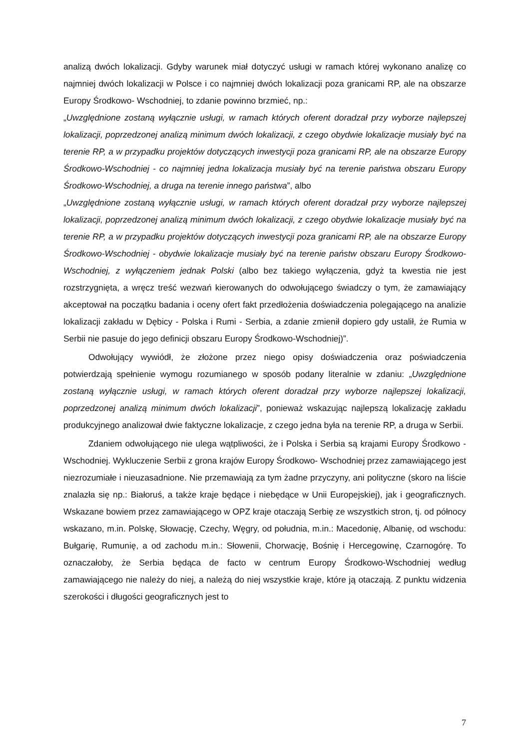analizą dwóch lokalizacji. Gdyby warunek miał dotyczyć usługi w ramach której wykonano analizę co najmniej dwóch lokalizacji w Polsce i co najmniej dwóch lokalizacji poza granicami RP, ale na obszarze Europy Środkowo- Wschodniej, to zdanie powinno brzmieć, np.:
„Uwzględnione zostaną wyłącznie usługi, w ramach których oferent doradzał przy wyborze najlepszej lokalizacji, poprzedzonej analizą minimum dwóch lokalizacji, z czego obydwie lokalizacje musiały być na terenie RP, a w przypadku projektów dotyczących inwestycji poza granicami RP, ale na obszarze Europy Środkowo-Wschodniej - co najmniej jedna lokalizacja musiały być na terenie państwa obszaru Europy Środkowo-Wschodniej, a druga na terenie innego państwa”, albo
„Uwzględnione zostaną wyłącznie usługi, w ramach których oferent doradzał przy wyborze najlepszej lokalizacji, poprzedzonej analizą minimum dwóch lokalizacji, z czego obydwie lokalizacje musiały być na terenie RP, a w przypadku projektów dotyczących inwestycji poza granicami RP, ale na obszarze Europy Środkowo-Wschodniej - obydwie lokalizacje musiały być na terenie państw obszaru Europy Środkowo-Wschodniej, z wyłączeniem jednak Polski (albo bez takiego wyłączenia, gdyż ta kwestia nie jest rozstrzygnięta, a wręcz treść wezwań kierowanych do odwołującego świadczy o tym, że zamawiający akceptował na początku badania i oceny ofert fakt przedłożenia doświadczenia polegającego na analizie lokalizacji zakładu w Dębicy - Polska i Rumi - Serbia, a zdanie zmienił dopiero gdy ustalił, że Rumia w Serbii nie pasuje do jego definicji obszaru Europy Środkowo-Wschodniej)”.
Odwołujący wywiódł, że złożone przez niego opisy doświadczenia oraz poświadczenia potwierdzają spełnienie wymogu rozumianego w sposób podany literalnie w zdaniu: „Uwzględnione zostaną wyłącznie usługi, w ramach których oferent doradzał przy wyborze najlepszej lokalizacji, poprzedzonej analizą minimum dwóch lokalizacji”, ponieważ wskazując najlepszą lokalizację zakładu produkcyjnego analizował dwie faktyczne lokalizacje, z czego jedna była na terenie RP, a druga w Serbii.
Zdaniem odwołującego nie ulega wątpliwości, że i Polska i Serbia są krajami Europy Środkowo - Wschodniej. Wykluczenie Serbii z grona krajów Europy Środkowo- Wschodniej przez zamawiającego jest niezrozumiałe i nieuzasadnione. Nie przemawiają za tym żadne przyczyny, ani polityczne (skoro na liście znalazła się np.: Białoruś, a także kraje będące i niebędące w Unii Europejskiej), jak i geograficznych. Wskazane bowiem przez zamawiającego w OPZ kraje otaczają Serbię ze wszystkich stron, tj. od północy wskazano, m.in. Polskę, Słowację, Czechy, Węgry, od południa, m.in.: Macedonię, Albanię, od wschodu: Bułgarię, Rumunię, a od zachodu m.in.: Słowenii, Chorwację, Bośnię i Hercegowinę, Czarnogórę. To oznaczałoby, że Serbia będąca de facto w centrum Europy Środkowo-Wschodniej według zamawiającego nie należy do niej, a należą do niej wszystkie kraje, które ją otaczają. Z punktu widzenia szerokości i długości geograficznych jest to
7